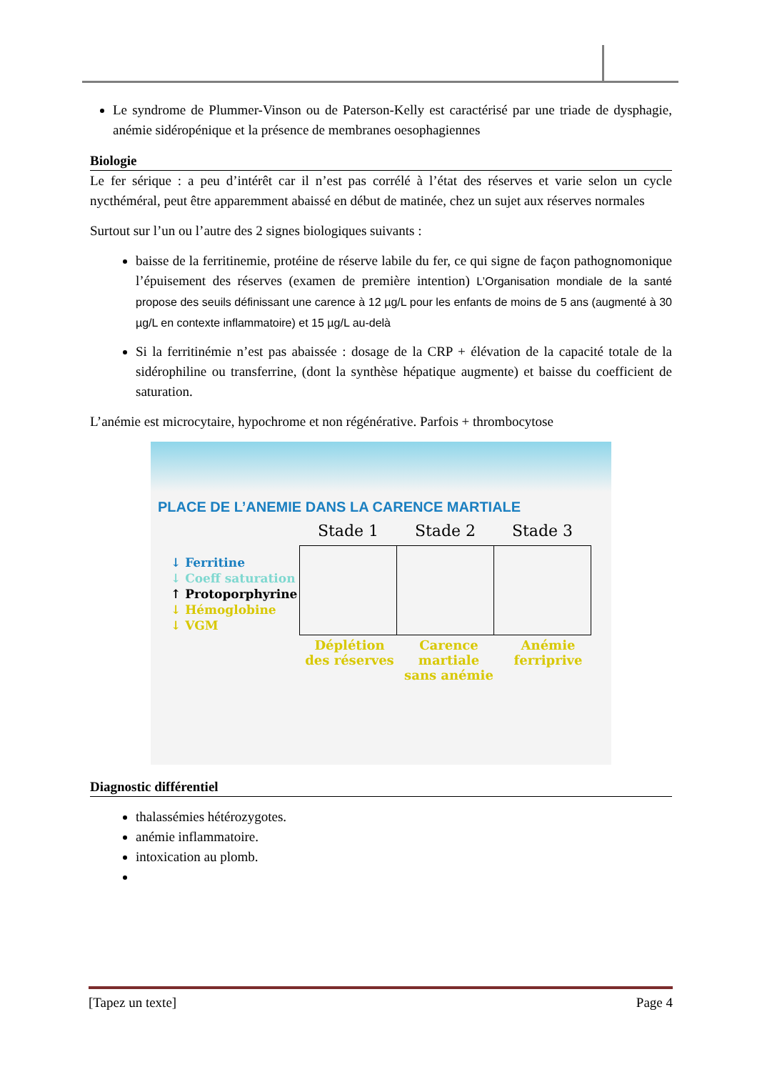Le syndrome de Plummer-Vinson ou de Paterson-Kelly est caractérisé par une triade de dysphagie, anémie sidéropénique et la présence de membranes oesophagiennes
Biologie
Le fer sérique : a peu d’intérêt car il n’est pas corrélé à l’état des réserves et varie selon un cycle nycthéméral, peut être apparemment abaissé en début de matinée, chez un sujet aux réserves normales
Surtout sur l’un ou l’autre des 2 signes biologiques suivants :
baisse de la ferritinemie, protéine de réserve labile du fer, ce qui signe de façon pathognomonique l’épuisement des réserves (examen de première intention) L’Organisation mondiale de la santé propose des seuils définissant une carence à 12 µg/L pour les enfants de moins de 5 ans (augmenté à 30 µg/L en contexte inflammatoire) et 15 µg/L au-delà
Si la ferritinémie n’est pas abaissée : dosage de la CRP + élévation de la capacité totale de la sidérophiline ou transferrine, (dont la synthèse hépatique augmente) et baisse du coefficient de saturation.
L’anémie est microcytaire, hypochrome et non régénérative. Parfois + thrombocytose
PLACE DE L’ANEMIE DANS LA CARENCE MARTIALE
↓ Ferritine
↓ Coeff saturation
↑ Protoporphyrine
↓ Hémoglobine
↓ VGM
| Stade 1 | Stade 2 | Stade 3 |
| --- | --- | --- |
| Déplétion des réserves | Carence martiale sans anémie | Anémie ferriprive |
Diagnostic différentiel
thalassémies hétérozygotes.
anémie inflammatoire.
intoxication au plomb.
[Tapez un texte] Page 4